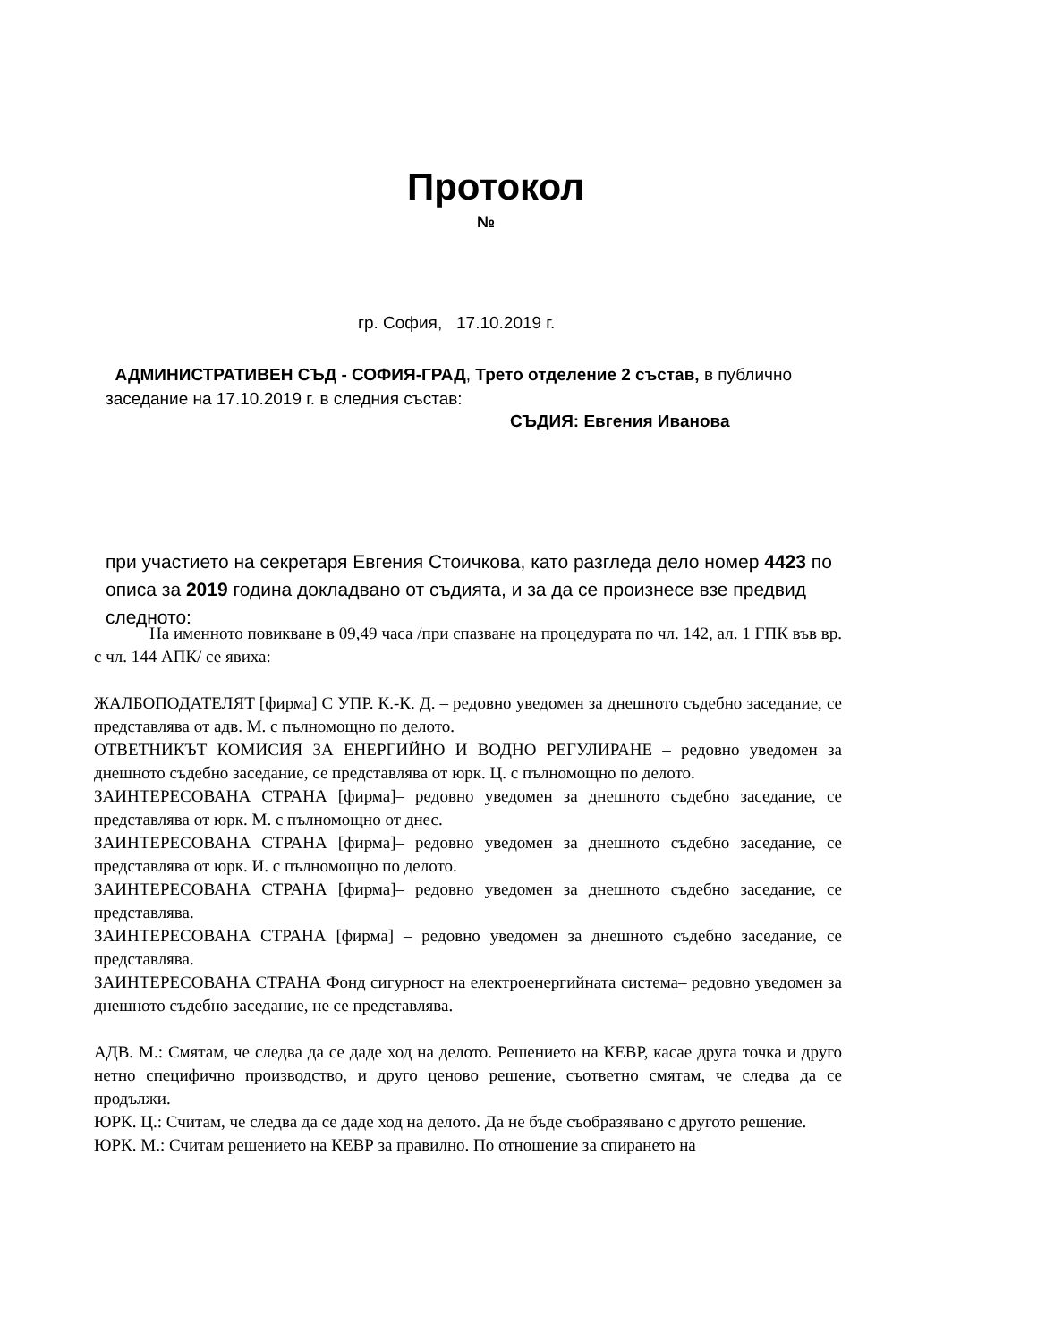Протокол
№
гр. София, 17.10.2019 г.
АДМИНИСТРАТИВЕН СЪД - СОФИЯ-ГРАД, Трето отделение 2 състав, в публично заседание на 17.10.2019 г. в следния състав:
СЪДИЯ: Евгения Иванова
при участието на секретаря Евгения Стоичкова, като разгледа дело номер 4423 по описа за 2019 година докладвано от съдията, и за да се произнесе взе предвид следното:
На именното повикване в 09,49 часа /при спазване на процедурата по чл. 142, ал. 1 ГПК във вр. с чл. 144 АПК/ се явиха:
ЖАЛБОПОДАТЕЛЯТ [фирма] С УПР. К.-К. Д. – редовно уведомен за днешното съдебно заседание, се представлява от адв. М. с пълномощно по делото.
ОТВЕТНИКЪТ КОМИСИЯ ЗА ЕНЕРГИЙНО И ВОДНО РЕГУЛИРАНЕ – редовно уведомен за днешното съдебно заседание, се представлява от юрк. Ц. с пълномощно по делото.
ЗАИНТЕРЕСОВАНА СТРАНА [фирма]– редовно уведомен за днешното съдебно заседание, се представлява от юрк. М. с пълномощно от днес.
ЗАИНТЕРЕСОВАНА СТРАНА [фирма]– редовно уведомен за днешното съдебно заседание, се представлява от юрк. И. с пълномощно по делото.
ЗАИНТЕРЕСОВАНА СТРАНА [фирма]– редовно уведомен за днешното съдебно заседание, се представлява.
ЗАИНТЕРЕСОВАНА СТРАНА [фирма] – редовно уведомен за днешното съдебно заседание, се представлява.
ЗАИНТЕРЕСОВАНА СТРАНА Фонд сигурност на електроенергийната система– редовно уведомен за днешното съдебно заседание, не се представлява.
АДВ. М.: Смятам, че следва да се даде ход на делото. Решението на КЕВР, касае друга точка и друго нетно специфично производство, и друго ценово решение, съответно смятам, че следва да се продължи.
ЮРК. Ц.: Считам, че следва да се даде ход на делото. Да не бъде съобразявано с другото решение.
ЮРК. М.: Считам решението на КЕВР за правилно. По отношение за спирането на